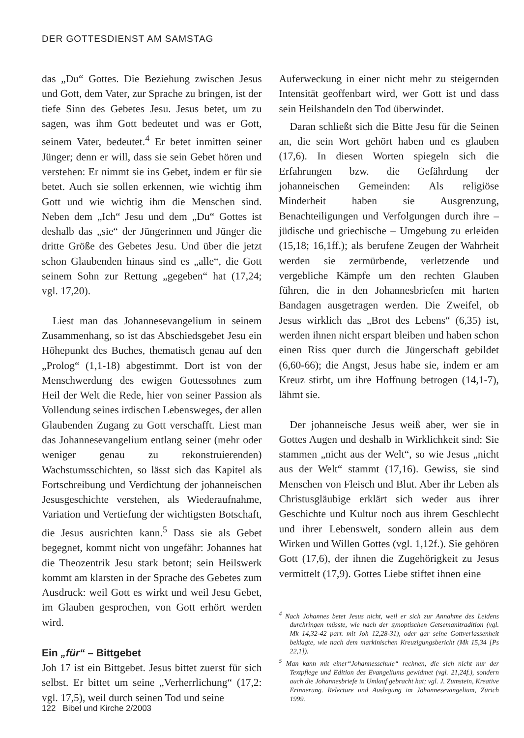DER GOTTESDIENST AM SAMSTAG
das „Du“ Gottes. Die Beziehung zwischen Jesus und Gott, dem Vater, zur Sprache zu bringen, ist der tiefe Sinn des Gebetes Jesu. Jesus betet, um zu sagen, was ihm Gott bedeutet und was er Gott, seinem Vater, bedeutet.<sup>4</sup> Er betet inmitten seiner Jünger; denn er will, dass sie sein Gebet hören und verstehen: Er nimmt sie ins Gebet, indem er für sie betet. Auch sie sollen erkennen, wie wichtig ihm Gott und wie wichtig ihm die Menschen sind. Neben dem „Ich“ Jesu und dem „Du“ Gottes ist deshalb das „sie“ der Jüngerinnen und Jünger die dritte Größe des Gebetes Jesu. Und über die jetzt schon Glaubenden hinaus sind es „alle“, die Gott seinem Sohn zur Rettung „gegeben“ hat (17,24; vgl. 17,20).
Liest man das Johannesevangelium in seinem Zusammenhang, so ist das Abschiedsgebet Jesu ein Höhepunkt des Buches, thematisch genau auf den „Prolog“ (1,1-18) abgestimmt. Dort ist von der Menschwerdung des ewigen Gottessohnes zum Heil der Welt die Rede, hier von seiner Passion als Vollendung seines irdischen Lebensweges, der allen Glaubenden Zugang zu Gott verschafft. Liest man das Johannesevangelium entlang seiner (mehr oder weniger genau zu rekonstruierenden) Wachstumsschichten, so lässt sich das Kapitel als Fortschreibung und Verdichtung der johanneischen Jesusgeschichte verstehen, als Wiederaufnahme, Variation und Vertiefung der wichtigsten Botschaft, die Jesus ausrichten kann.<sup>5</sup> Dass sie als Gebet begegnet, kommt nicht von ungefähr: Johannes hat die Theozentrik Jesu stark betont; sein Heilswerk kommt am klarsten in der Sprache des Gebetes zum Ausdruck: weil Gott es wirkt und weil Jesu Gebet, im Glauben gesprochen, von Gott erhört werden wird.
Ein „für“ – Bittgebet
Joh 17 ist ein Bittgebet. Jesus bittet zuerst für sich selbst. Er bittet um seine „Verherrlichung“ (17,2: vgl. 17,5), weil durch seinen Tod und seine
Auferweckung in einer nicht mehr zu steigernden Intensität geoffenbart wird, wer Gott ist und dass sein Heilshandeln den Tod überwindet.
Daran schließt sich die Bitte Jesu für die Seinen an, die sein Wort gehört haben und es glauben (17,6). In diesen Worten spiegeln sich die Erfahrungen bzw. die Gefährdung der johanneischen Gemeinden: Als religiöse Minderheit haben sie Ausgrenzung, Benachteiligungen und Verfolgungen durch ihre – jüdische und griechische – Umgebung zu erleiden (15,18; 16,1ff.); als berufene Zeugen der Wahrheit werden sie zermürbende, verletzende und vergebliche Kämpfe um den rechten Glauben führen, die in den Johannesbriefen mit harten Bandagen ausgetragen werden. Die Zweifel, ob Jesus wirklich das „Brot des Lebens“ (6,35) ist, werden ihnen nicht erspart bleiben und haben schon einen Riss quer durch die Jüngerschaft gebildet (6,60-66); die Angst, Jesus habe sie, indem er am Kreuz stirbt, um ihre Hoffnung betrogen (14,1-7), lähmt sie.
Der johanneische Jesus weiß aber, wer sie in Gottes Augen und deshalb in Wirklichkeit sind: Sie stammen „nicht aus der Welt“, so wie Jesus „nicht aus der Welt“ stammt (17,16). Gewiss, sie sind Menschen von Fleisch und Blut. Aber ihr Leben als Christusgläubige erklärt sich weder aus ihrer Geschichte und Kultur noch aus ihrem Geschlecht und ihrer Lebenswelt, sondern allein aus dem Wirken und Willen Gottes (vgl. 1,12f.). Sie gehören Gott (17,6), der ihnen die Zugehörigkeit zu Jesus vermittelt (17,9). Gottes Liebe stiftet ihnen eine
<sup>4</sup> Nach Johannes betet Jesus nicht, weil er sich zur Annahme des Leidens durchringen müsste, wie nach der synoptischen Getsemanitradition (vgl. Mk 14,32-42 parr. mit Joh 12,28-31), oder gar seine Gottverlassenheit beklagte, wie nach dem markinischen Kreuzigungsbericht (Mk 15,34 [Ps 22,1]).
<sup>5</sup> Man kann mit einer“Johannesschule“ rechnen, die sich nicht nur der Textpflege und Edition des Evangeliums gewidmet (vgl. 21,24f.), sondern auch die Johannesbriefe in Umlauf gebracht hat; vgl. J. Zumstein, Kreative Erinnerung. Relecture und Auslegung im Johannesevangelium, Zürich 1999.
122 Bibel und Kirche 2/2003